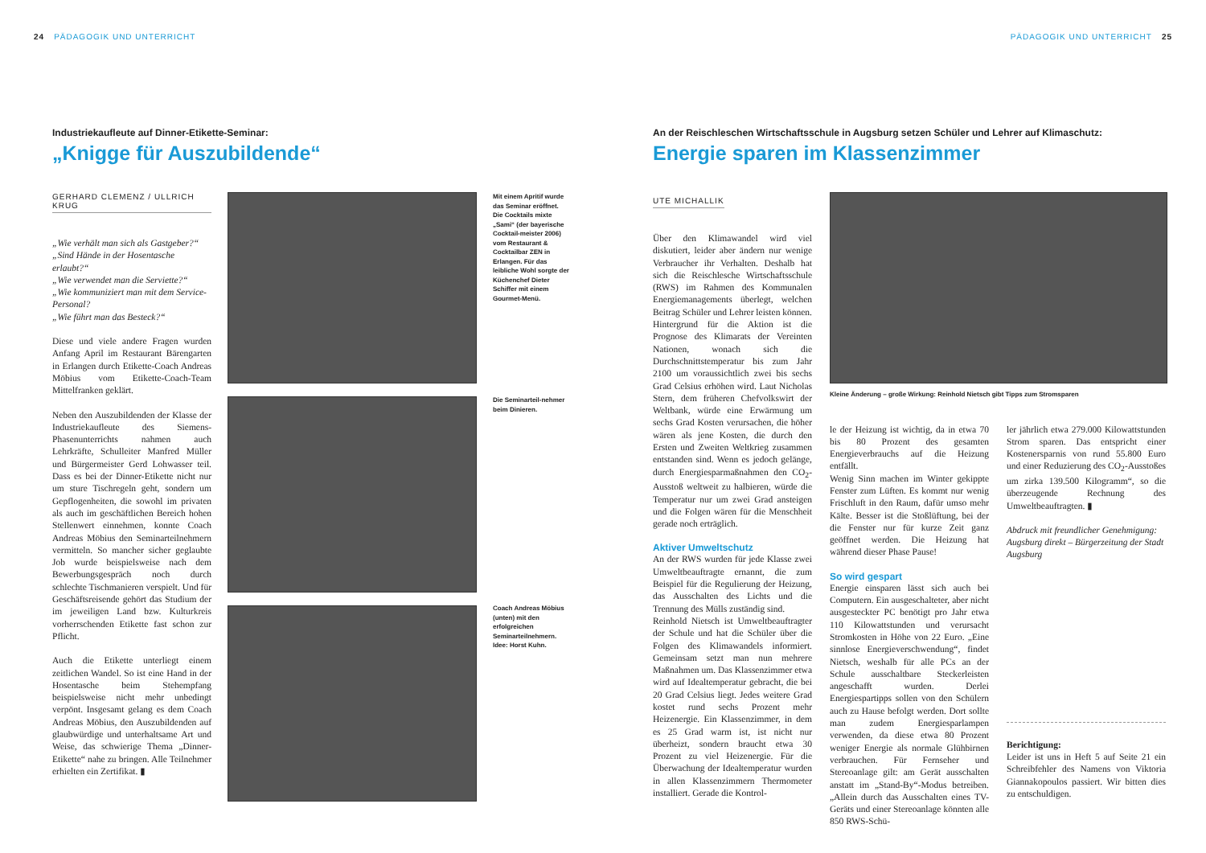24 PÄDAGOGIK UND UNTERRICHT
Industriekaufleute auf Dinner-Etikette-Seminar:
„Knigge für Auszubildende“
GERHARD CLEMENZ / ULLRICH KRUG
„Wie verhält man sich als Gastgeber?“
„Sind Hände in der Hosentasche erlaubt?“
„Wie verwendet man die Serviette?“
„Wie kommuniziert man mit dem Service-Personal?
„Wie führt man das Besteck?“
Diese und viele andere Fragen wurden Anfang April im Restaurant Bärengarten in Erlangen durch Etikette-Coach Andreas Möbius vom Etikette-Coach-Team Mittelfranken geklärt.
Neben den Auszubildenden der Klasse der Industriekaufleute des Siemens-Phasenunterrichts nahmen auch Lehrkräfte, Schulleiter Manfred Müller und Bürgermeister Gerd Lohwasser teil. Dass es bei der Dinner-Etikette nicht nur um sture Tischregeln geht, sondern um Gepflogenheiten, die sowohl im privaten als auch im geschäftlichen Bereich hohen Stellenwert einnehmen, konnte Coach Andreas Möbius den Seminarteilnehmern vermitteln. So mancher sicher geglaubte Job wurde beispielsweise nach dem Bewerbungsgespräch noch durch schlechte Tischmanieren verspielt. Und für Geschäftsreisende gehört das Studium der im jeweiligen Land bzw. Kulturkreis vorherrschenden Etikette fast schon zur Pflicht.
Auch die Etikette unterliegt einem zeitlichen Wandel. So ist eine Hand in der Hosentasche beim Stehempfang beispielsweise nicht mehr unbedingt verpönt. Insgesamt gelang es dem Coach Andreas Möbius, den Auszubildenden auf glaubwürdige und unterhaltsame Art und Weise, das schwierige Thema „Dinner-Etikette“ nahe zu bringen. Alle Teilnehmer erhielten ein Zertifikat. ▮
Mit einem Apritif wurde das Seminar eröffnet. Die Cocktails mixte „Sami“ (der bayerische Cocktail-meister 2006) vom Restaurant & Cocktailbar ZEN in Erlangen. Für das leibliche Wohl sorgte der Küchenchef Dieter Schiffer mit einem Gourmet-Menü.
Die Seminarteil-nehmer beim Dinieren.
Coach Andreas Möbius (unten) mit den erfolgreichen Seminarteilnehmern. Idee: Horst Kuhn.
PÄDAGOGIK UND UNTERRICHT 25
An der Reischleschen Wirtschaftsschule in Augsburg setzen Schüler und Lehrer auf Klimaschutz:
Energie sparen im Klassenzimmer
UTE MICHALLIK
Über den Klimawandel wird viel diskutiert, leider aber ändern nur wenige Verbraucher ihr Verhalten. Deshalb hat sich die Reischlesche Wirtschaftsschule (RWS) im Rahmen des Kommunalen Energiemanagements überlegt, welchen Beitrag Schüler und Lehrer leisten können.
Hintergrund für die Aktion ist die Prognose des Klimarats der Vereinten Nationen, wonach sich die Durchschnittstemperatur bis zum Jahr 2100 um voraussichtlich zwei bis sechs Grad Celsius erhöhen wird. Laut Nicholas Stern, dem früheren Chefvolkswirt der Weltbank, würde eine Erwärmung um sechs Grad Kosten verursachen, die höher wären als jene Kosten, die durch den Ersten und Zweiten Weltkrieg zusammen entstanden sind. Wenn es jedoch gelänge, durch Energiesparmaßnahmen den CO<sub>2</sub>-Ausstoß weltweit zu halbieren, würde die Temperatur nur um zwei Grad ansteigen und die Folgen wären für die Menschheit gerade noch erträglich.
Aktiver Umweltschutz
An der RWS wurden für jede Klasse zwei Umweltbeauftragte ernannt, die zum Beispiel für die Regulierung der Heizung, das Ausschalten des Lichts und die Trennung des Mülls zuständig sind.
Reinhold Nietsch ist Umweltbeauftragter der Schule und hat die Schüler über die Folgen des Klimawandels informiert. Gemeinsam setzt man nun mehrere Maßnahmen um. Das Klassenzimmer etwa wird auf Idealtemperatur gebracht, die bei 20 Grad Celsius liegt. Jedes weitere Grad kostet rund sechs Prozent mehr Heizenergie. Ein Klassenzimmer, in dem es 25 Grad warm ist, ist nicht nur überheizt, sondern braucht etwa 30 Prozent zu viel Heizenergie. Für die Überwachung der Idealtemperatur wurden in allen Klassenzimmern Thermometer installiert. Gerade die Kontrol-
Kleine Änderung – große Wirkung: Reinhold Nietsch gibt Tipps zum Stromsparen
le der Heizung ist wichtig, da in etwa 70 bis 80 Prozent des gesamten Energieverbrauchs auf die Heizung entfällt.
Wenig Sinn machen im Winter gekippte Fenster zum Lüften. Es kommt nur wenig Frischluft in den Raum, dafür umso mehr Kälte. Besser ist die Stoßlüftung, bei der die Fenster nur für kurze Zeit ganz geöffnet werden. Die Heizung hat während dieser Phase Pause!
So wird gespart
Energie einsparen lässt sich auch bei Computern. Ein ausgeschalteter, aber nicht ausgesteckter PC benötigt pro Jahr etwa 110 Kilowattstunden und verursacht Stromkosten in Höhe von 22 Euro. „Eine sinnlose Energieverschwendung“, findet Nietsch, weshalb für alle PCs an der Schule ausschaltbare Steckerleisten angeschafft wurden. Derlei Energiespartipps sollen von den Schülern auch zu Hause befolgt werden. Dort sollte man zudem Energiesparlampen verwenden, da diese etwa 80 Prozent weniger Energie als normale Glühbirnen verbrauchen. Für Fernseher und Stereoanlage gilt: am Gerät ausschalten anstatt im „Stand-By“-Modus betreiben. „Allein durch das Ausschalten eines TV-Geräts und einer Stereoanlage könnten alle 850 RWS-Schü-
ler jährlich etwa 279.000 Kilowattstunden Strom sparen. Das entspricht einer Kostenersparnis von rund 55.800 Euro und einer Reduzierung des CO<sub>2</sub>-Ausstoßes um zirka 139.500 Kilogramm“, so die überzeugende Rechnung des Umweltbeauftragten. ▮
Abdruck mit freundlicher Genehmigung: Augsburg direkt – Bürgerzeitung der Stadt Augsburg
Berichtigung:
Leider ist uns in Heft 5 auf Seite 21 ein Schreibfehler des Namens von Viktoria Giannakopoulos passiert. Wir bitten dies zu entschuldigen.